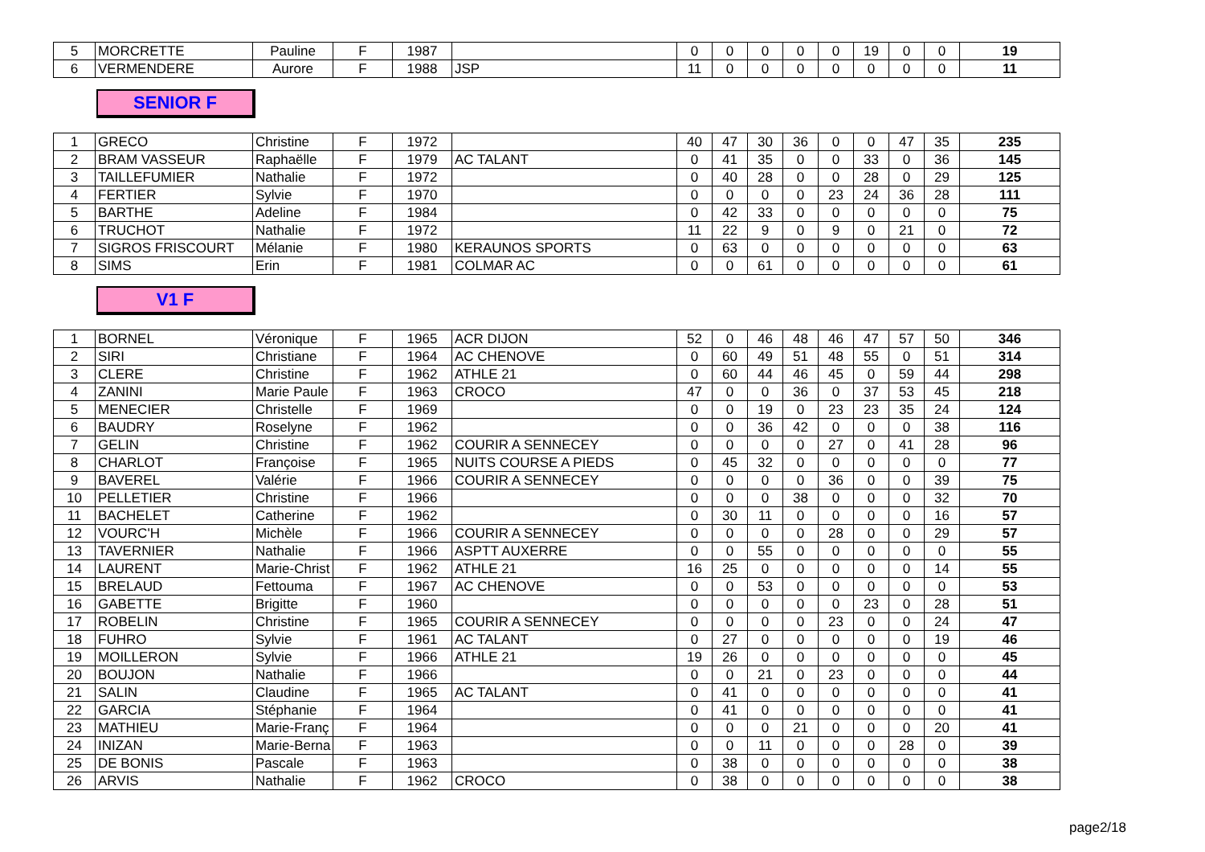| 5 | MORCRETTE | Pauline | F | 1987 | | 0 | 0 | 0 | 0 | 0 | 19 | 0 | 0 | 19 |
| 6 | VERMENDERE | Aurore | F | 1988 | JSP | 11 | 0 | 0 | 0 | 0 | 0 | 0 | 0 | 11 |
SENIOR F
| 1 | GRECO | Christine | F | 1972 | | 40 | 47 | 30 | 36 | 0 | 0 | 47 | 35 | 235 |
| 2 | BRAM VASSEUR | Raphaëlle | F | 1979 | AC TALANT | 0 | 41 | 35 | 0 | 0 | 33 | 0 | 36 | 145 |
| 3 | TAILLEFUMIER | Nathalie | F | 1972 | | 0 | 40 | 28 | 0 | 0 | 28 | 0 | 29 | 125 |
| 4 | FERTIER | Sylvie | F | 1970 | | 0 | 0 | 0 | 0 | 23 | 24 | 36 | 28 | 111 |
| 5 | BARTHE | Adeline | F | 1984 | | 0 | 42 | 33 | 0 | 0 | 0 | 0 | 0 | 75 |
| 6 | TRUCHOT | Nathalie | F | 1972 | | 11 | 22 | 9 | 0 | 9 | 0 | 21 | 0 | 72 |
| 7 | SIGROS FRISCOURT | Mélanie | F | 1980 | KERAUNOS SPORTS | 0 | 63 | 0 | 0 | 0 | 0 | 0 | 0 | 63 |
| 8 | SIMS | Erin | F | 1981 | COLMAR AC | 0 | 0 | 61 | 0 | 0 | 0 | 0 | 0 | 61 |
V1 F
| 1 | BORNEL | Véronique | F | 1965 | ACR DIJON | 52 | 0 | 46 | 48 | 46 | 47 | 57 | 50 | 346 |
| 2 | SIRI | Christiane | F | 1964 | AC CHENOVE | 0 | 60 | 49 | 51 | 48 | 55 | 0 | 51 | 314 |
| 3 | CLERE | Christine | F | 1962 | ATHLE 21 | 0 | 60 | 44 | 46 | 45 | 0 | 59 | 44 | 298 |
| 4 | ZANINI | Marie Paule | F | 1963 | CROCO | 47 | 0 | 0 | 36 | 0 | 37 | 53 | 45 | 218 |
| 5 | MENECIER | Christelle | F | 1969 | | 0 | 0 | 19 | 0 | 23 | 23 | 35 | 24 | 124 |
| 6 | BAUDRY | Roselyne | F | 1962 | | 0 | 0 | 36 | 42 | 0 | 0 | 0 | 38 | 116 |
| 7 | GELIN | Christine | F | 1962 | COURIR A SENNECEY | 0 | 0 | 0 | 0 | 27 | 0 | 41 | 28 | 96 |
| 8 | CHARLOT | Françoise | F | 1965 | NUITS COURSE A PIEDS | 0 | 45 | 32 | 0 | 0 | 0 | 0 | 0 | 77 |
| 9 | BAVEREL | Valérie | F | 1966 | COURIR A SENNECEY | 0 | 0 | 0 | 0 | 36 | 0 | 0 | 39 | 75 |
| 10 | PELLETIER | Christine | F | 1966 | | 0 | 0 | 0 | 38 | 0 | 0 | 0 | 32 | 70 |
| 11 | BACHELET | Catherine | F | 1962 | | 0 | 30 | 11 | 0 | 0 | 0 | 0 | 16 | 57 |
| 12 | VOURC'H | Michèle | F | 1966 | COURIR A SENNECEY | 0 | 0 | 0 | 0 | 28 | 0 | 0 | 29 | 57 |
| 13 | TAVERNIER | Nathalie | F | 1966 | ASPTT AUXERRE | 0 | 0 | 55 | 0 | 0 | 0 | 0 | 0 | 55 |
| 14 | LAURENT | Marie-Christ | F | 1962 | ATHLE 21 | 16 | 25 | 0 | 0 | 0 | 0 | 0 | 14 | 55 |
| 15 | BRELAUD | Fettouma | F | 1967 | AC CHENOVE | 0 | 0 | 53 | 0 | 0 | 0 | 0 | 0 | 53 |
| 16 | GABETTE | Brigitte | F | 1960 | | 0 | 0 | 0 | 0 | 0 | 23 | 0 | 28 | 51 |
| 17 | ROBELIN | Christine | F | 1965 | COURIR A SENNECEY | 0 | 0 | 0 | 0 | 23 | 0 | 0 | 24 | 47 |
| 18 | FUHRO | Sylvie | F | 1961 | AC TALANT | 0 | 27 | 0 | 0 | 0 | 0 | 0 | 19 | 46 |
| 19 | MOILLERON | Sylvie | F | 1966 | ATHLE 21 | 19 | 26 | 0 | 0 | 0 | 0 | 0 | 0 | 45 |
| 20 | BOUJON | Nathalie | F | 1966 | | 0 | 0 | 21 | 0 | 23 | 0 | 0 | 0 | 44 |
| 21 | SALIN | Claudine | F | 1965 | AC TALANT | 0 | 41 | 0 | 0 | 0 | 0 | 0 | 0 | 41 |
| 22 | GARCIA | Stéphanie | F | 1964 | | 0 | 41 | 0 | 0 | 0 | 0 | 0 | 0 | 41 |
| 23 | MATHIEU | Marie-Franç | F | 1964 | | 0 | 0 | 0 | 21 | 0 | 0 | 0 | 20 | 41 |
| 24 | INIZAN | Marie-Berna | F | 1963 | | 0 | 0 | 11 | 0 | 0 | 0 | 28 | 0 | 39 |
| 25 | DE BONIS | Pascale | F | 1963 | | 0 | 38 | 0 | 0 | 0 | 0 | 0 | 0 | 38 |
| 26 | ARVIS | Nathalie | F | 1962 | CROCO | 0 | 38 | 0 | 0 | 0 | 0 | 0 | 0 | 38 |
page2/18